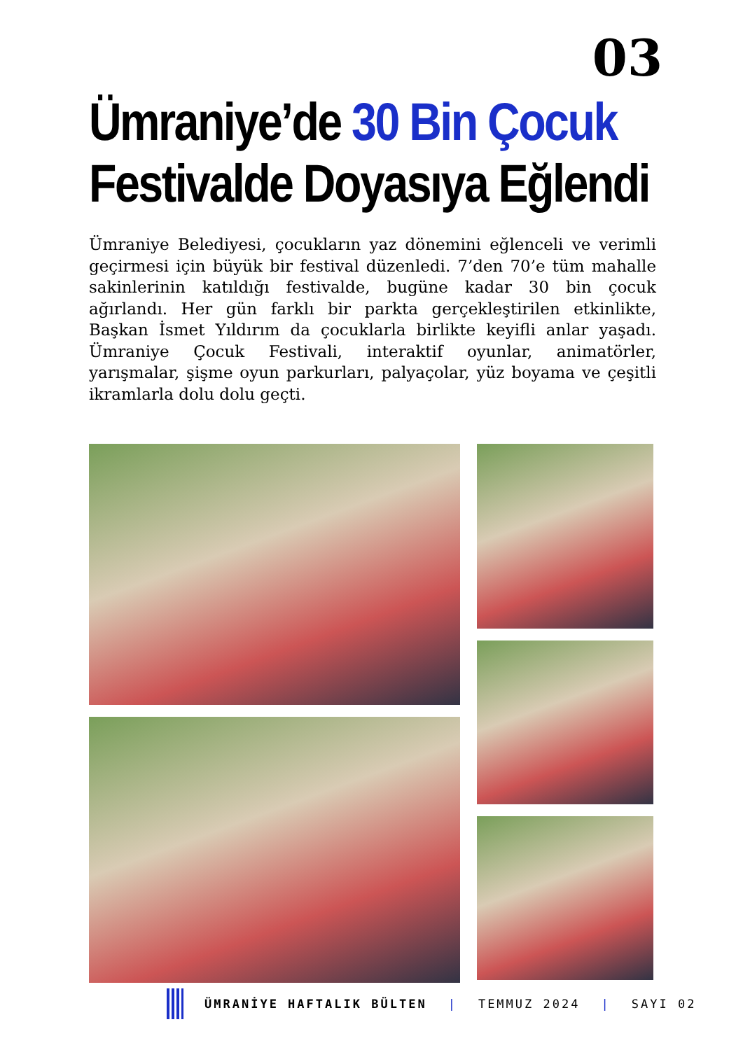03
Ümraniye’de 30 Bin Çocuk
Festivalde Doyasıya Eğlendi
Ümraniye Belediyesi, çocukların yaz dönemini eğlenceli ve verimli geçirmesi için büyük bir festival düzenledi. 7’den 70’e tüm mahalle sakinlerinin katıldığı festivalde, bugüne kadar 30 bin çocuk ağırlandı. Her gün farklı bir parkta gerçekleştirilen etkinlikte, Başkan İsmet Yıldırım da çocuklarla birlikte keyifli anlar yaşadı. Ümraniye Çocuk Festivali, interaktif oyunlar, animatörler, yarışmalar, şişme oyun parkurları, palyaçolar, yüz boyama ve çeşitli ikramlarla dolu dolu geçti.
ÜMRANİYE HAFTALIK BÜLTEN | TEMMUZ 2024 | SAYI 02